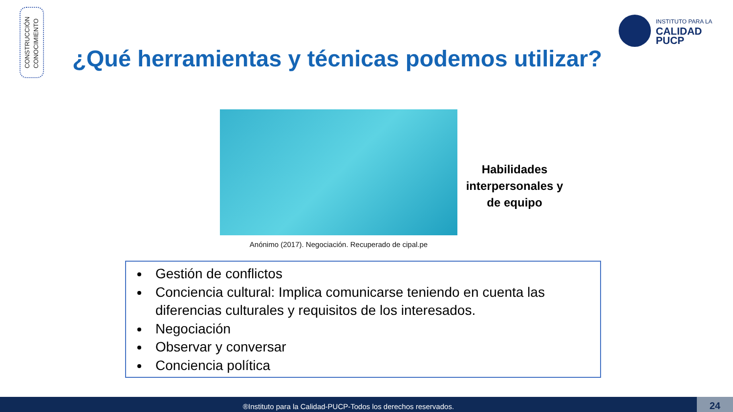CONSTRUCCIÓN
CONOCIMIENTO
INSTITUTO PARA LA
CALIDAD
PUCP
¿Qué herramientas y técnicas podemos utilizar?
Anónimo (2017). Negociación. Recuperado de cipal.pe
Habilidades interpersonales y de equipo
Gestión de conflictos
Conciencia cultural: Implica comunicarse teniendo en cuenta las diferencias culturales y requisitos de los interesados.
Negociación
Observar y conversar
Conciencia política
®Instituto para la Calidad-PUCP-Todos los derechos reservados. 24